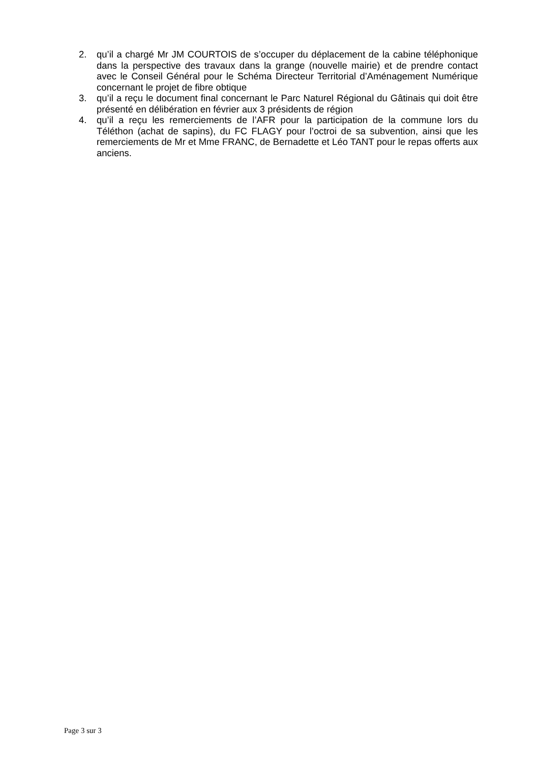2. qu’il a chargé Mr JM COURTOIS de s’occuper du déplacement de la cabine téléphonique dans la perspective des travaux dans la grange (nouvelle mairie) et de prendre contact avec le Conseil Général pour le Schéma Directeur Territorial d’Aménagement Numérique concernant le projet de fibre obtique
3. qu’il a reçu le document final concernant le Parc Naturel Régional du Gâtinais qui doit être présenté en délibération en février aux 3 présidents de région
4. qu’il a reçu les remerciements de l’AFR pour la participation de la commune lors du Téléthon (achat de sapins), du FC FLAGY pour l’octroi de sa subvention, ainsi que les remerciements de Mr et Mme FRANC, de Bernadette et Léo TANT pour le repas offerts aux anciens.
Page 3 sur 3